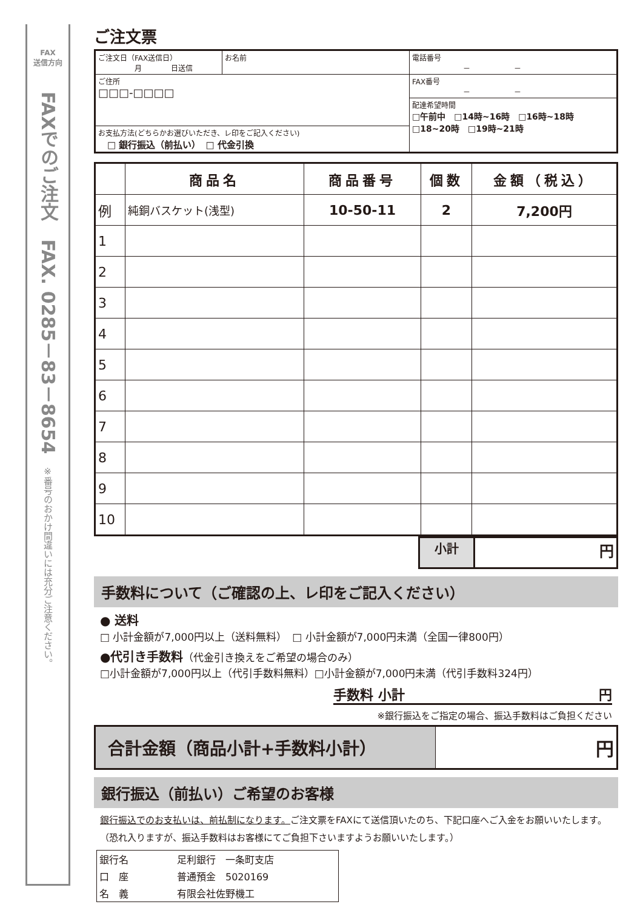FAX
送信方向
FAXでのご注文　FAX. 0285－83－8654
※番号のおかけ間違いには充分ご注意ください。
ご注文票
| ご注文日（FAX送信日） 月 日送信 | お名前 | 電話番号 － － |
| ご住所 □□□-□□□□ | | FAX番号 － － |
| | | 配達希望時間 □午前中 □14時~16時 □16時~18時 □18~20時 □19時~21時 |
| お支払方法(どちらかお選びいただき、レ印をご記入ください) □ 銀行振込（前払い） □ 代金引換 | | |
| | 商品名 | 商品番号 | 個数 | 金額（税込） |
| --- | --- | --- | --- | --- |
| 例 | 純銅バスケット(浅型) | 10-50-11 | 2 | 7,200円 |
| 1 | | | | |
| 2 | | | | |
| 3 | | | | |
| 4 | | | | |
| 5 | | | | |
| 6 | | | | |
| 7 | | | | |
| 8 | | | | |
| 9 | | | | |
| 10 | | | | |
| 小計 | 円 |
手数料について（ご確認の上、レ印をご記入ください）
● 送料
□ 小計金額が7,000円以上（送料無料）　□ 小計金額が7,000円未満（全国一律800円）
●代引き手数料（代金引き換えをご希望の場合のみ）
□小計金額が7,000円以上（代引手数料無料）□小計金額が7,000円未満（代引手数料324円）
手数料 小計 円
※銀行振込をご指定の場合、振込手数料はご負担ください
| 合計金額（商品小計+手数料小計） | 円 |
銀行振込（前払い）ご希望のお客様
銀行振込でのお支払いは、前払制になります。ご注文票をFAXにて送信頂いたのち、下記口座へご入金をお願いいたします。（恐れ入りますが、振込手数料はお客様にてご負担下さいますようお願いいたします。）
| 銀行名 | 足利銀行 一条町支店 |
| 口 座 | 普通預金 5020169 |
| 名 義 | 有限会社佐野機工 |